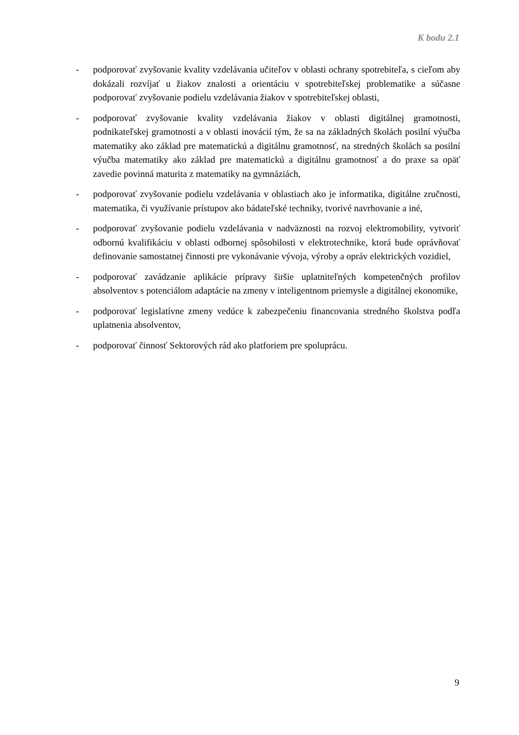K bodu 2.1
- podporovať zvyšovanie kvality vzdelávania učiteľov v oblasti ochrany spotrebiteľa, s cieľom aby dokázali rozvíjať u žiakov znalosti a orientáciu v spotrebiteľskej problematike a súčasne podporovať zvyšovanie podielu vzdelávania žiakov v spotrebiteľskej oblasti,
- podporovať zvyšovanie kvality vzdelávania žiakov v oblasti digitálnej gramotnosti, podnikateľskej gramotnosti a v oblasti inovácií tým, že sa na základných školách posilní výučba matematiky ako základ pre matematickú a digitálnu gramotnosť, na stredných školách sa posilní výučba matematiky ako základ pre matematickú a digitálnu gramotnosť a do praxe sa opäť zavedie povinná maturita z matematiky na gymnáziách,
- podporovať zvyšovanie podielu vzdelávania v oblastiach ako je informatika, digitálne zručnosti, matematika, či využívanie prístupov ako bádateľské techniky, tvorivé navrhovanie a iné,
- podporovať zvyšovanie podielu vzdelávania v nadväznosti na rozvoj elektromobility, vytvoriť odbornú kvalifikáciu v oblasti odbornej spôsobilosti v elektrotechnike, ktorá bude oprávňovať definovanie samostatnej činnosti pre vykonávanie vývoja, výroby a opráv elektrických vozidiel,
- podporovať zavádzanie aplikácie prípravy širšie uplatniteľných kompetenčných profilov absolventov s potenciálom adaptácie na zmeny v inteligentnom priemysle a digitálnej ekonomike,
- podporovať legislatívne zmeny vedúce k zabezpečeniu financovania stredného školstva podľa uplatnenia absolventov,
- podporovať činnosť Sektorových rád ako platforiem pre spoluprácu.
9